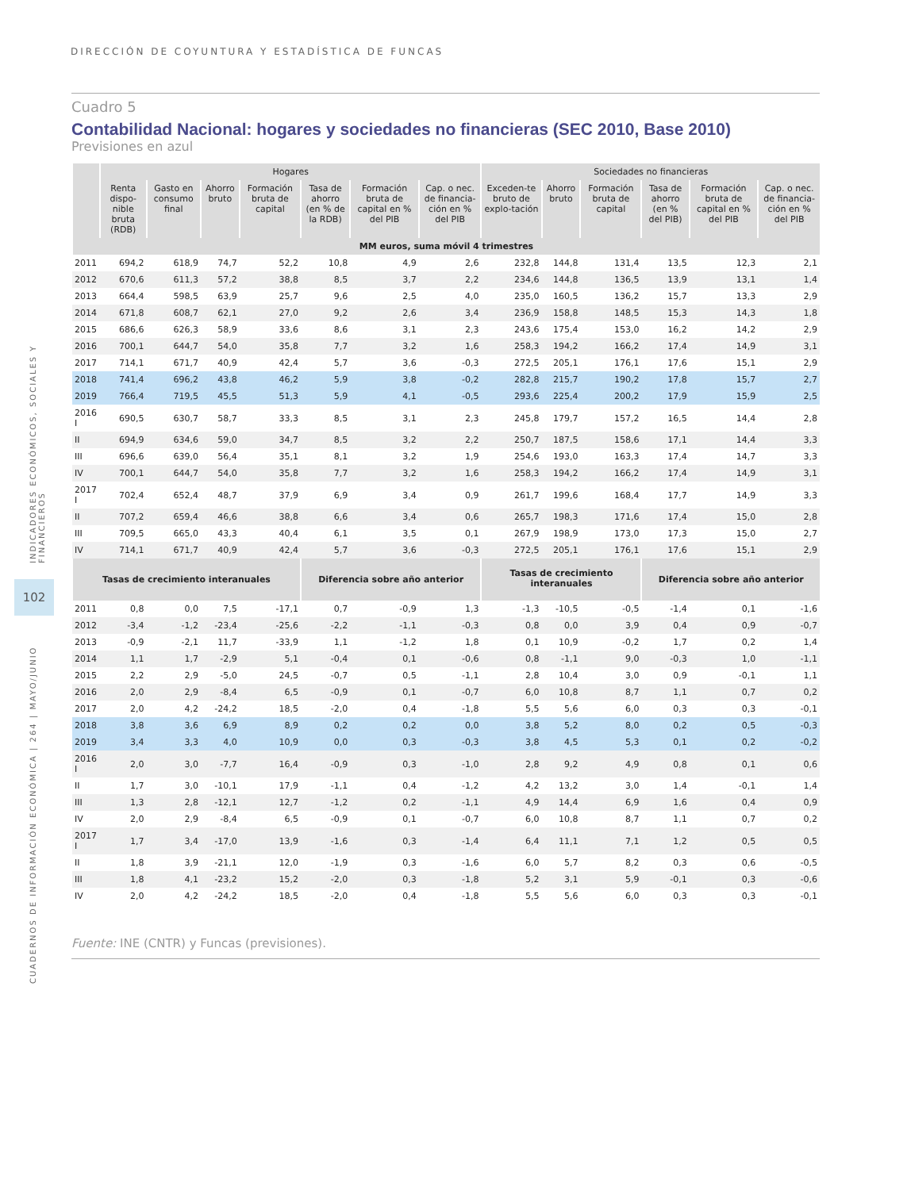DIRECCIÓN DE COYUNTURA Y ESTADÍSTICA DE FUNCAS
INDICADORES ECONÓMICOS, SOCIALES Y FINANCIEROS
102
CUADERNOS DE INFORMACIÓN ECONÓMICA | 264 | MAYO/JUNIO
Cuadro 5
Contabilidad Nacional: hogares y sociedades no financieras (SEC 2010, Base 2010)
Previsiones en azul
| | Hogares | | | | | | | Sociedades no financieras | | | | | |
| --- | --- | --- | --- | --- | --- | --- | --- | --- | --- | --- | --- | --- | --- |
| | Renta dispo-nible bruta (RDB) | Gasto en consumo final | Ahorro bruto | Formación bruta de capital | Tasa de ahorro (en % de la RDB) | Formación bruta de capital en % del PIB | Cap. o nec. de financia-ción en % del PIB | Exceden-te bruto de explo-tación | Ahorro bruto | Formación bruta de capital | Tasa de ahorro (en % del PIB) | Formación bruta de capital en % del PIB | Cap. o nec. de financia-ción en % del PIB |
| MM euros, suma móvil 4 trimestres | | | | | | | | | | | | | |
| 2011 | 694,2 | 618,9 | 74,7 | 52,2 | 10,8 | 4,9 | 2,6 | 232,8 | 144,8 | 131,4 | 13,5 | 12,3 | 2,1 |
| 2012 | 670,6 | 611,3 | 57,2 | 38,8 | 8,5 | 3,7 | 2,2 | 234,6 | 144,8 | 136,5 | 13,9 | 13,1 | 1,4 |
| 2013 | 664,4 | 598,5 | 63,9 | 25,7 | 9,6 | 2,5 | 4,0 | 235,0 | 160,5 | 136,2 | 15,7 | 13,3 | 2,9 |
| 2014 | 671,8 | 608,7 | 62,1 | 27,0 | 9,2 | 2,6 | 3,4 | 236,9 | 158,8 | 148,5 | 15,3 | 14,3 | 1,8 |
| 2015 | 686,6 | 626,3 | 58,9 | 33,6 | 8,6 | 3,1 | 2,3 | 243,6 | 175,4 | 153,0 | 16,2 | 14,2 | 2,9 |
| 2016 | 700,1 | 644,7 | 54,0 | 35,8 | 7,7 | 3,2 | 1,6 | 258,3 | 194,2 | 166,2 | 17,4 | 14,9 | 3,1 |
| 2017 | 714,1 | 671,7 | 40,9 | 42,4 | 5,7 | 3,6 | -0,3 | 272,5 | 205,1 | 176,1 | 17,6 | 15,1 | 2,9 |
| 2018 | 741,4 | 696,2 | 43,8 | 46,2 | 5,9 | 3,8 | -0,2 | 282,8 | 215,7 | 190,2 | 17,8 | 15,7 | 2,7 |
| 2019 | 766,4 | 719,5 | 45,5 | 51,3 | 5,9 | 4,1 | -0,5 | 293,6 | 225,4 | 200,2 | 17,9 | 15,9 | 2,5 |
| 2016 I | 690,5 | 630,7 | 58,7 | 33,3 | 8,5 | 3,1 | 2,3 | 245,8 | 179,7 | 157,2 | 16,5 | 14,4 | 2,8 |
| II | 694,9 | 634,6 | 59,0 | 34,7 | 8,5 | 3,2 | 2,2 | 250,7 | 187,5 | 158,6 | 17,1 | 14,4 | 3,3 |
| III | 696,6 | 639,0 | 56,4 | 35,1 | 8,1 | 3,2 | 1,9 | 254,6 | 193,0 | 163,3 | 17,4 | 14,7 | 3,3 |
| IV | 700,1 | 644,7 | 54,0 | 35,8 | 7,7 | 3,2 | 1,6 | 258,3 | 194,2 | 166,2 | 17,4 | 14,9 | 3,1 |
| 2017 I | 702,4 | 652,4 | 48,7 | 37,9 | 6,9 | 3,4 | 0,9 | 261,7 | 199,6 | 168,4 | 17,7 | 14,9 | 3,3 |
| II | 707,2 | 659,4 | 46,6 | 38,8 | 6,6 | 3,4 | 0,6 | 265,7 | 198,3 | 171,6 | 17,4 | 15,0 | 2,8 |
| III | 709,5 | 665,0 | 43,3 | 40,4 | 6,1 | 3,5 | 0,1 | 267,9 | 198,9 | 173,0 | 17,3 | 15,0 | 2,7 |
| IV | 714,1 | 671,7 | 40,9 | 42,4 | 5,7 | 3,6 | -0,3 | 272,5 | 205,1 | 176,1 | 17,6 | 15,1 | 2,9 |
| Tasas de crecimiento interanuales | | | | | Diferencia sobre año anterior | | | Tasas de crecimiento interanuales | | | Diferencia sobre año anterior | | |
| 2011 | 0,8 | 0,0 | 7,5 | -17,1 | 0,7 | -0,9 | 1,3 | -1,3 | -10,5 | -0,5 | -1,4 | 0,1 | -1,6 |
| 2012 | -3,4 | -1,2 | -23,4 | -25,6 | -2,2 | -1,1 | -0,3 | 0,8 | 0,0 | 3,9 | 0,4 | 0,9 | -0,7 |
| 2013 | -0,9 | -2,1 | 11,7 | -33,9 | 1,1 | -1,2 | 1,8 | 0,1 | 10,9 | -0,2 | 1,7 | 0,2 | 1,4 |
| 2014 | 1,1 | 1,7 | -2,9 | 5,1 | -0,4 | 0,1 | -0,6 | 0,8 | -1,1 | 9,0 | -0,3 | 1,0 | -1,1 |
| 2015 | 2,2 | 2,9 | -5,0 | 24,5 | -0,7 | 0,5 | -1,1 | 2,8 | 10,4 | 3,0 | 0,9 | -0,1 | 1,1 |
| 2016 | 2,0 | 2,9 | -8,4 | 6,5 | -0,9 | 0,1 | -0,7 | 6,0 | 10,8 | 8,7 | 1,1 | 0,7 | 0,2 |
| 2017 | 2,0 | 4,2 | -24,2 | 18,5 | -2,0 | 0,4 | -1,8 | 5,5 | 5,6 | 6,0 | 0,3 | 0,3 | -0,1 |
| 2018 | 3,8 | 3,6 | 6,9 | 8,9 | 0,2 | 0,2 | 0,0 | 3,8 | 5,2 | 8,0 | 0,2 | 0,5 | -0,3 |
| 2019 | 3,4 | 3,3 | 4,0 | 10,9 | 0,0 | 0,3 | -0,3 | 3,8 | 4,5 | 5,3 | 0,1 | 0,2 | -0,2 |
| 2016 I | 2,0 | 3,0 | -7,7 | 16,4 | -0,9 | 0,3 | -1,0 | 2,8 | 9,2 | 4,9 | 0,8 | 0,1 | 0,6 |
| II | 1,7 | 3,0 | -10,1 | 17,9 | -1,1 | 0,4 | -1,2 | 4,2 | 13,2 | 3,0 | 1,4 | -0,1 | 1,4 |
| III | 1,3 | 2,8 | -12,1 | 12,7 | -1,2 | 0,2 | -1,1 | 4,9 | 14,4 | 6,9 | 1,6 | 0,4 | 0,9 |
| IV | 2,0 | 2,9 | -8,4 | 6,5 | -0,9 | 0,1 | -0,7 | 6,0 | 10,8 | 8,7 | 1,1 | 0,7 | 0,2 |
| 2017 I | 1,7 | 3,4 | -17,0 | 13,9 | -1,6 | 0,3 | -1,4 | 6,4 | 11,1 | 7,1 | 1,2 | 0,5 | 0,5 |
| II | 1,8 | 3,9 | -21,1 | 12,0 | -1,9 | 0,3 | -1,6 | 6,0 | 5,7 | 8,2 | 0,3 | 0,6 | -0,5 |
| III | 1,8 | 4,1 | -23,2 | 15,2 | -2,0 | 0,3 | -1,8 | 5,2 | 3,1 | 5,9 | -0,1 | 0,3 | -0,6 |
| IV | 2,0 | 4,2 | -24,2 | 18,5 | -2,0 | 0,4 | -1,8 | 5,5 | 5,6 | 6,0 | 0,3 | 0,3 | -0,1 |
Fuente: INE (CNTR) y Funcas (previsiones).